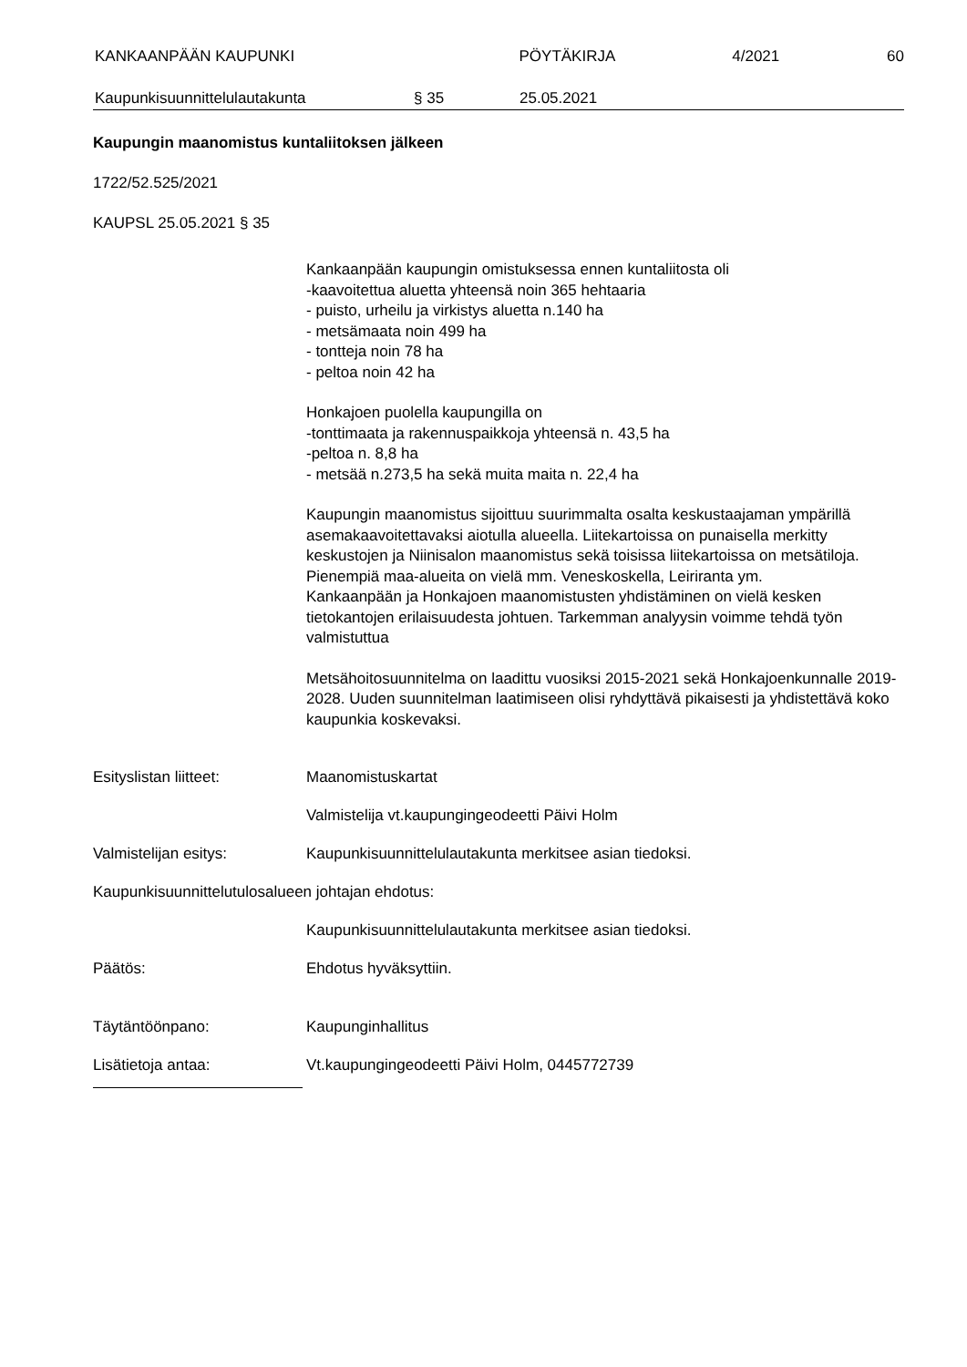KANKAAN­PÄÄN KAUPUNKI PÖYTÄKIRJA 4/2021 60
Kaupunkisuunnittelulautakunta § 35 25.05.2021
Kaupungin maanomistus kuntaliitoksen jälkeen
1722/52.525/2021
KAUPSL 25.05.2021 § 35
Kankaanpään kaupungin omistuksessa ennen kuntaliitosta oli
-kaavoitettua aluetta yhteensä noin 365 hehtaaria
- puisto, urheilu ja virkistys aluetta n.140 ha
- metsämaata noin 499 ha
- tontteja noin 78 ha
- peltoa noin 42 ha
Honkajoen puolella kaupungilla on
-tonttimaata ja rakennuspaikkoja yhteensä n. 43,5 ha
-peltoa n. 8,8 ha
- metsää n.273,5 ha sekä muita maita n. 22,4 ha
Kaupungin maanomistus sijoittuu suurimmalta osalta keskustaajaman ympärillä asemakaavoitettavaksi aiotulla alueella. Liitekartoissa on punaisella merkitty keskustojen ja Niinisalon maanomistus sekä toisissa liitekartoissa on metsätiloja. Pienempiä maa-alueita on vielä mm. Veneskoskella, Leiriranta ym.
Kankaanpään ja Honkajoen maanomistusten yhdistäminen on vielä kesken tietokantojen erilaisuudesta johtuen. Tarkemman analyysin voimme tehdä työn valmistuttua
Metsähoitosuunnitelma on laadittu vuosiksi 2015-2021 sekä Honkajoenkunnalle 2019-2028. Uuden suunnitelman laatimiseen olisi ryhdyttävä pikaisesti ja yhdistettävä koko kaupunkia koskevaksi.
Esityslistan liitteet: Maanomistuskartat
Valmistelija vt.kaupungingeodeetti Päivi Holm
Valmistelijan esitys: Kaupunkisuunnittelulautakunta merkitsee asian tiedoksi.
Kaupunkisuunnittelutulosalueen johtajan ehdotus:
Kaupunkisuunnittelulautakunta merkitsee asian tiedoksi.
Päätös: Ehdotus hyväksyttiin.
Täytäntöönpano: Kaupunginhallitus
Lisätietoja antaa: Vt.kaupungingeodeetti Päivi Holm, 0445772739